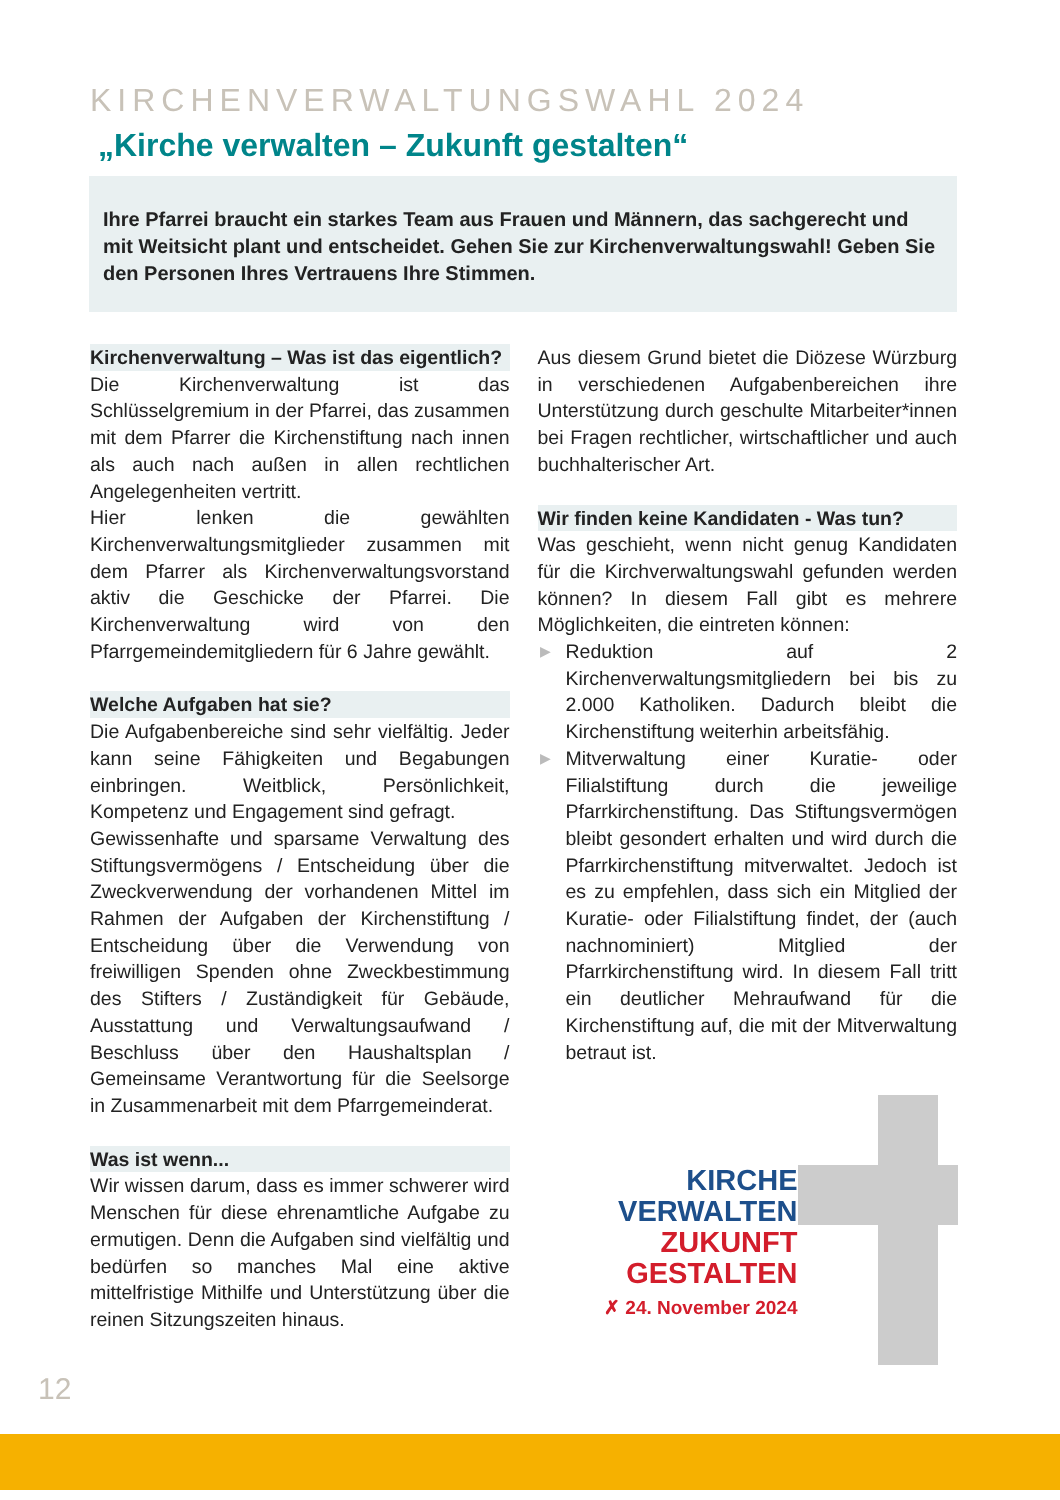KIRCHENVERWALTUNGSWAHL 2024
„Kirche verwalten – Zukunft gestalten“
Ihre Pfarrei braucht ein starkes Team aus Frauen und Männern, das sachgerecht und mit Weitsicht plant und entscheidet. Gehen Sie zur Kirchenverwaltungswahl! Geben Sie den Personen Ihres Vertrauens Ihre Stimmen.
Kirchenverwaltung – Was ist das eigentlich?
Die Kirchenverwaltung ist das Schlüsselgremium in der Pfarrei, das zusammen mit dem Pfarrer die Kirchenstiftung nach innen als auch nach außen in allen rechtlichen Angelegenheiten vertritt.
Hier lenken die gewählten Kirchenverwaltungsmitglieder zusammen mit dem Pfarrer als Kirchenverwaltungsvorstand aktiv die Geschicke der Pfarrei. Die Kirchenverwaltung wird von den Pfarrgemeindemitgliedern für 6 Jahre gewählt.
Welche Aufgaben hat sie?
Die Aufgabenbereiche sind sehr vielfältig. Jeder kann seine Fähigkeiten und Begabungen einbringen. Weitblick, Persönlichkeit, Kompetenz und Engagement sind gefragt.
Gewissenhafte und sparsame Verwaltung des Stiftungsvermögens / Entscheidung über die Zweckverwendung der vorhandenen Mittel im Rahmen der Aufgaben der Kirchenstiftung / Entscheidung über die Verwendung von freiwilligen Spenden ohne Zweckbestimmung des Stifters / Zuständigkeit für Gebäude, Ausstattung und Verwaltungsaufwand / Beschluss über den Haushaltsplan / Gemeinsame Verantwortung für die Seelsorge in Zusammenarbeit mit dem Pfarrgemeinderat.
Was ist wenn...
Wir wissen darum, dass es immer schwerer wird Menschen für diese ehrenamtliche Aufgabe zu ermutigen. Denn die Aufgaben sind vielfältig und bedürfen so manches Mal eine aktive mittelfristige Mithilfe und Unterstützung über die reinen Sitzungszeiten hinaus.
Aus diesem Grund bietet die Diözese Würzburg in verschiedenen Aufgabenbereichen ihre Unterstützung durch geschulte Mitarbeiter*innen bei Fragen rechtlicher, wirtschaftlicher und auch buchhalterischer Art.
Wir finden keine Kandidaten - Was tun?
Was geschieht, wenn nicht genug Kandidaten für die Kirchverwaltungswahl gefunden werden können? In diesem Fall gibt es mehrere Möglichkeiten, die eintreten können:
▶ Reduktion auf 2 Kirchenverwaltungsmitgliedern bei bis zu 2.000 Katholiken. Dadurch bleibt die Kirchenstiftung weiterhin arbeitsfähig.
▶ Mitverwaltung einer Kuratie- oder Filialstiftung durch die jeweilige Pfarrkirchenstiftung. Das Stiftungsvermögen bleibt gesondert erhalten und wird durch die Pfarrkirchenstiftung mitverwaltet. Jedoch ist es zu empfehlen, dass sich ein Mitglied der Kuratie- oder Filialstiftung findet, der (auch nachnominiert) Mitglied der Pfarrkirchenstiftung wird. In diesem Fall tritt ein deutlicher Mehraufwand für die Kirchenstiftung auf, die mit der Mitverwaltung betraut ist.
KIRCHE
VERWALTEN
ZUKUNFT
GESTALTEN
✗ 24. November 2024
12